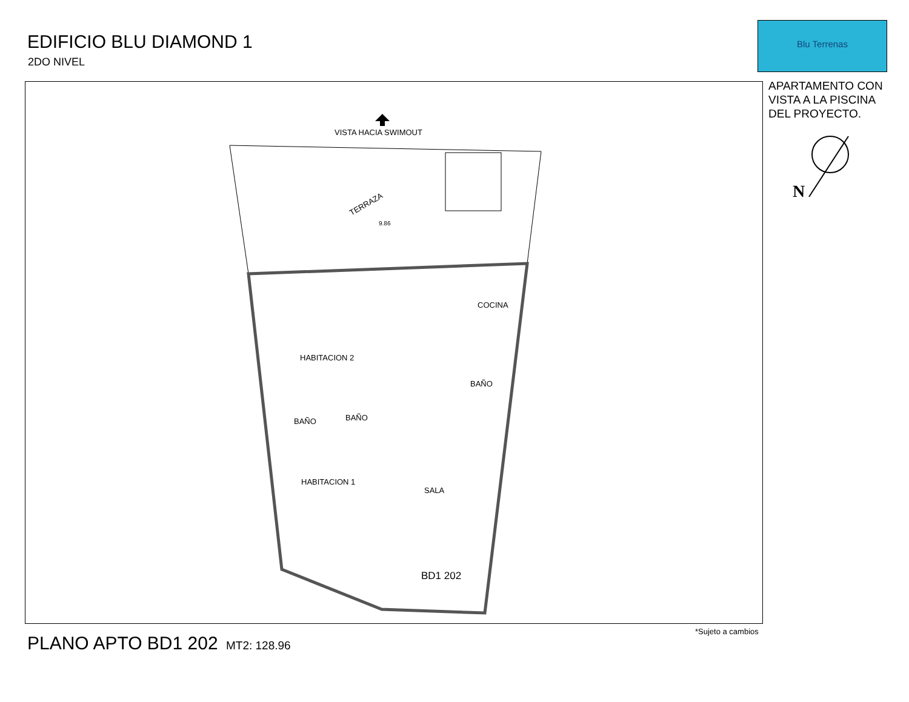EDIFICIO BLU DIAMOND 1
2DO NIVEL
Blu Terrenas
APARTAMENTO CON
VISTA A LA PISCINA
DEL PROYECTO.
VISTA HACIA SWIMOUT
TERRAZA
9.86
COCINA
HABITACION 2
BAÑO
BAÑO
BAÑO
HABITACION 1
SALA
BD1 202
N
PLANO APTO BD1 202 MT2: 128.96
*Sujeto a cambios